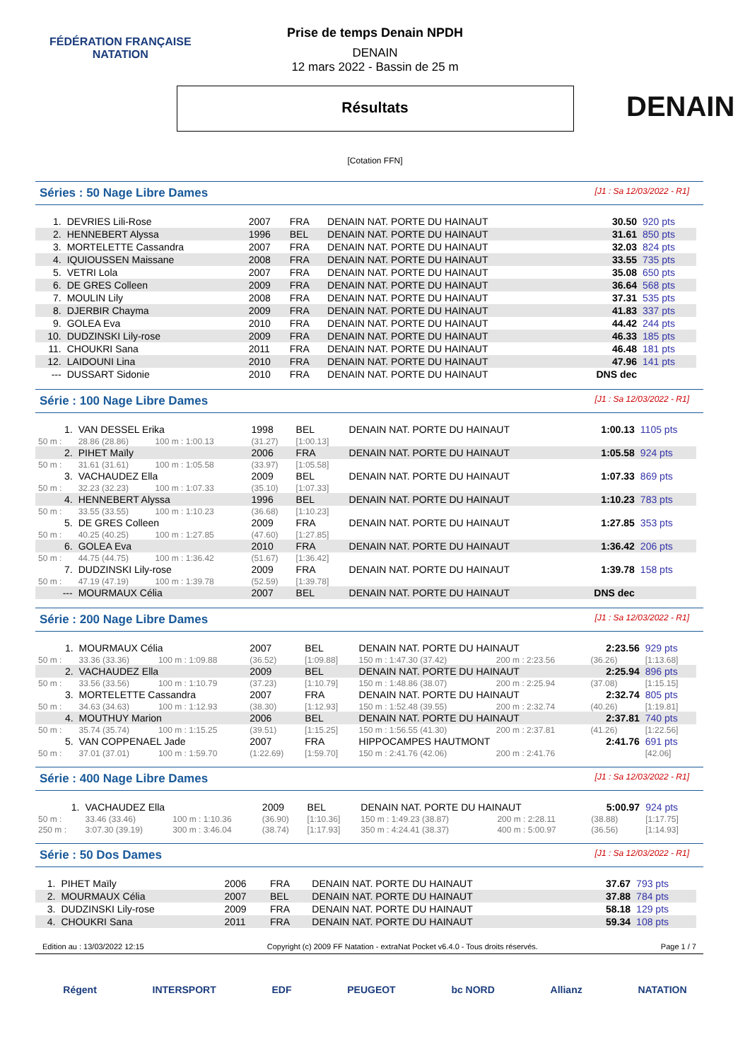FÉDÉRATION FRANÇAISE
NATATION
Prise de temps Denain NPDH
DENAIN
12 mars 2022 - Bassin de 25 m
Résultats
[Cotation FFN]
DENAIN
Séries : 50 Nage Libre Dames [J1 : Sa 12/03/2022 - R1]
| 1. | DEVRIES Lili-Rose | 2007 | FRA | DENAIN NAT. PORTE DU HAINAUT | 30.50 | 920 pts |
| 2. | HENNEBERT Alyssa | 1996 | BEL | DENAIN NAT. PORTE DU HAINAUT | 31.61 | 850 pts |
| 3. | MORTELETTE Cassandra | 2007 | FRA | DENAIN NAT. PORTE DU HAINAUT | 32.03 | 824 pts |
| 4. | IQUIOUSSEN Maissane | 2008 | FRA | DENAIN NAT. PORTE DU HAINAUT | 33.55 | 735 pts |
| 5. | VETRI Lola | 2007 | FRA | DENAIN NAT. PORTE DU HAINAUT | 35.08 | 650 pts |
| 6. | DE GRES Colleen | 2009 | FRA | DENAIN NAT. PORTE DU HAINAUT | 36.64 | 568 pts |
| 7. | MOULIN Lily | 2008 | FRA | DENAIN NAT. PORTE DU HAINAUT | 37.31 | 535 pts |
| 8. | DJERBIR Chayma | 2009 | FRA | DENAIN NAT. PORTE DU HAINAUT | 41.83 | 337 pts |
| 9. | GOLEA Eva | 2010 | FRA | DENAIN NAT. PORTE DU HAINAUT | 44.42 | 244 pts |
| 10. | DUDZINSKI Lily-rose | 2009 | FRA | DENAIN NAT. PORTE DU HAINAUT | 46.33 | 185 pts |
| 11. | CHOUKRI Sana | 2011 | FRA | DENAIN NAT. PORTE DU HAINAUT | 46.48 | 181 pts |
| 12. | LAIDOUNI Lina | 2010 | FRA | DENAIN NAT. PORTE DU HAINAUT | 47.96 | 141 pts |
| --- | DUSSART Sidonie | 2010 | FRA | DENAIN NAT. PORTE DU HAINAUT | DNS dec | |
Série : 100 Nage Libre Dames [J1 : Sa 12/03/2022 - R1]
| 1. | VAN DESSEL Erika | | | 1998 | BEL | DENAIN NAT. PORTE DU HAINAUT | 1:00.13 | 1105 pts |
| 50 m : | 28.86 (28.86) | 100 m : 1:00.13 | | (31.27) | [1:00.13] | | | |
| 2. | PIHET Maïly | | | 2006 | FRA | DENAIN NAT. PORTE DU HAINAUT | 1:05.58 | 924 pts |
| 50 m : | 31.61 (31.61) | 100 m : 1:05.58 | | (33.97) | [1:05.58] | | | |
| 3. | VACHAUDEZ Ella | | | 2009 | BEL | DENAIN NAT. PORTE DU HAINAUT | 1:07.33 | 869 pts |
| 50 m : | 32.23 (32.23) | 100 m : 1:07.33 | | (35.10) | [1:07.33] | | | |
| 4. | HENNEBERT Alyssa | | | 1996 | BEL | DENAIN NAT. PORTE DU HAINAUT | 1:10.23 | 783 pts |
| 50 m : | 33.55 (33.55) | 100 m : 1:10.23 | | (36.68) | [1:10.23] | | | |
| 5. | DE GRES Colleen | | | 2009 | FRA | DENAIN NAT. PORTE DU HAINAUT | 1:27.85 | 353 pts |
| 50 m : | 40.25 (40.25) | 100 m : 1:27.85 | | (47.60) | [1:27.85] | | | |
| 6. | GOLEA Eva | | | 2010 | FRA | DENAIN NAT. PORTE DU HAINAUT | 1:36.42 | 206 pts |
| 50 m : | 44.75 (44.75) | 100 m : 1:36.42 | | (51.67) | [1:36.42] | | | |
| 7. | DUDZINSKI Lily-rose | | | 2009 | FRA | DENAIN NAT. PORTE DU HAINAUT | 1:39.78 | 158 pts |
| 50 m : | 47.19 (47.19) | 100 m : 1:39.78 | | (52.59) | [1:39.78] | | | |
| --- | MOURMAUX Célia | | | 2007 | BEL | DENAIN NAT. PORTE DU HAINAUT | DNS dec | |
Série : 200 Nage Libre Dames [J1 : Sa 12/03/2022 - R1]
| 1. | MOURMAUX Célia | | 2007 | BEL | DENAIN NAT. PORTE DU HAINAUT | | 2:23.56 | 929 pts |
| 50 m : | 33.36 (33.36) | 100 m : 1:09.88 | (36.52) | [1:09.88] | 150 m : 1:47.30 (37.42) | 200 m : 2:23.56 | (36.26) | [1:13.68] |
| 2. | VACHAUDEZ Ella | | 2009 | BEL | DENAIN NAT. PORTE DU HAINAUT | | 2:25.94 | 896 pts |
| 50 m : | 33.56 (33.56) | 100 m : 1:10.79 | (37.23) | [1:10.79] | 150 m : 1:48.86 (38.07) | 200 m : 2:25.94 | (37.08) | [1:15.15] |
| 3. | MORTELETTE Cassandra | | 2007 | FRA | DENAIN NAT. PORTE DU HAINAUT | | 2:32.74 | 805 pts |
| 50 m : | 34.63 (34.63) | 100 m : 1:12.93 | (38.30) | [1:12.93] | 150 m : 1:52.48 (39.55) | 200 m : 2:32.74 | (40.26) | [1:19.81] |
| 4. | MOUTHUY Marion | | 2006 | BEL | DENAIN NAT. PORTE DU HAINAUT | | 2:37.81 | 740 pts |
| 50 m : | 35.74 (35.74) | 100 m : 1:15.25 | (39.51) | [1:15.25] | 150 m : 1:56.55 (41.30) | 200 m : 2:37.81 | (41.26) | [1:22.56] |
| 5. | VAN COPPENAEL Jade | | 2007 | FRA | HIPPOCAMPES HAUTMONT | | 2:41.76 | 691 pts |
| 50 m : | 37.01 (37.01) | 100 m : 1:59.70 | (1:22.69) | [1:59.70] | 150 m : 2:41.76 (42.06) | 200 m : 2:41.76 | | [42.06] |
Série : 400 Nage Libre Dames [J1 : Sa 12/03/2022 - R1]
| 1. | VACHAUDEZ Ella | | 2009 | BEL | DENAIN NAT. PORTE DU HAINAUT | | 5:00.97 | 924 pts |
| 50 m : | 33.46 (33.46) | 100 m : 1:10.36 | (36.90) | [1:10.36] | 150 m : 1:49.23 (38.87) | 200 m : 2:28.11 | (38.88) | [1:17.75] |
| 250 m : | 3:07.30 (39.19) | 300 m : 3:46.04 | (38.74) | [1:17.93] | 350 m : 4:24.41 (38.37) | 400 m : 5:00.97 | (36.56) | [1:14.93] |
Série : 50 Dos Dames [J1 : Sa 12/03/2022 - R1]
| 1. | PIHET Maïly | 2006 | FRA | DENAIN NAT. PORTE DU HAINAUT | 37.67 | 793 pts |
| 2. | MOURMAUX Célia | 2007 | BEL | DENAIN NAT. PORTE DU HAINAUT | 37.88 | 784 pts |
| 3. | DUDZINSKI Lily-rose | 2009 | FRA | DENAIN NAT. PORTE DU HAINAUT | 58.18 | 129 pts |
| 4. | CHOUKRI Sana | 2011 | FRA | DENAIN NAT. PORTE DU HAINAUT | 59.34 | 108 pts |
Edition au : 13/03/2022 12:15 Copyright (c) 2009 FF Natation - extraNat Pocket v6.4.0 - Tous droits réservés. Page 1 / 7
Régent INTERSPORT EDF PEUGEOT bc NORD Allianz NATATION